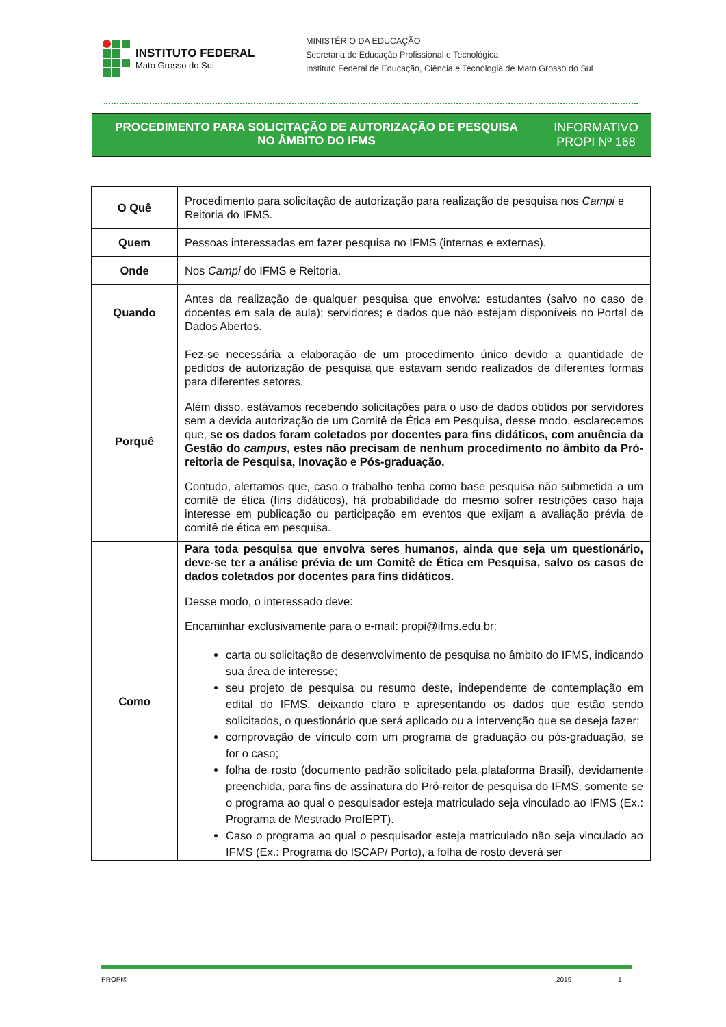INSTITUTO FEDERAL
Mato Grosso do Sul
MINISTÉRIO DA EDUCAÇÃO
Secretaria de Educação Profissional e Tecnológica
Instituto Federal de Educação, Ciência e Tecnologia de Mato Grosso do Sul
PROCEDIMENTO PARA SOLICITAÇÃO DE AUTORIZAÇÃO DE PESQUISA
NO ÂMBITO DO IFMS
INFORMATIVO
PROPI Nº 168
| O Quê | Procedimento para solicitação de autorização para realização de pesquisa nos Campi e Reitoria do IFMS. |
| Quem | Pessoas interessadas em fazer pesquisa no IFMS (internas e externas). |
| Onde | Nos Campi do IFMS e Reitoria. |
| Quando | Antes da realização de qualquer pesquisa que envolva: estudantes (salvo no caso de docentes em sala de aula); servidores; e dados que não estejam disponíveis no Portal de Dados Abertos. |
| Porquê | Fez-se necessária a elaboração de um procedimento único devido a quantidade de pedidos de autorização de pesquisa que estavam sendo realizados de diferentes formas para diferentes setores. Além disso, estávamos recebendo solicitações para o uso de dados obtidos por servidores sem a devida autorização de um Comitê de Ética em Pesquisa, desse modo, esclarecemos que, se os dados foram coletados por docentes para fins didáticos, com anuência da Gestão do campus , estes não precisam de nenhum procedimento no âmbito da Pró-reitoria de Pesquisa, Inovação e Pós-graduação. Contudo, alertamos que, caso o trabalho tenha como base pesquisa não submetida a um comitê de ética (fins didáticos), há probabilidade do mesmo sofrer restrições caso haja interesse em publicação ou participação em eventos que exijam a avaliação prévia de comitê de ética em pesquisa. |
| Como | Para toda pesquisa que envolva seres humanos, ainda que seja um questionário, deve-se ter a análise prévia de um Comitê de Ética em Pesquisa, salvo os casos de dados coletados por docentes para fins didáticos. Desse modo, o interessado deve: Encaminhar exclusivamente para o e-mail: propi@ifms.edu.br: carta ou solicitação de desenvolvimento de pesquisa no âmbito do IFMS, indicando sua área de interesse; seu projeto de pesquisa ou resumo deste, independente de contemplação em edital do IFMS, deixando claro e apresentando os dados que estão sendo solicitados, o questionário que será aplicado ou a intervenção que se deseja fazer; comprovação de vínculo com um programa de graduação ou pós-graduação, se for o caso; folha de rosto (documento padrão solicitado pela plataforma Brasil), devidamente preenchida, para fins de assinatura do Pró-reitor de pesquisa do IFMS, somente se o programa ao qual o pesquisador esteja matriculado seja vinculado ao IFMS (Ex.: Programa de Mestrado ProfEPT). Caso o programa ao qual o pesquisador esteja matriculado não seja vinculado ao IFMS (Ex.: Programa do ISCAP/ Porto), a folha de rosto deverá ser |
PROPI© 2019 1